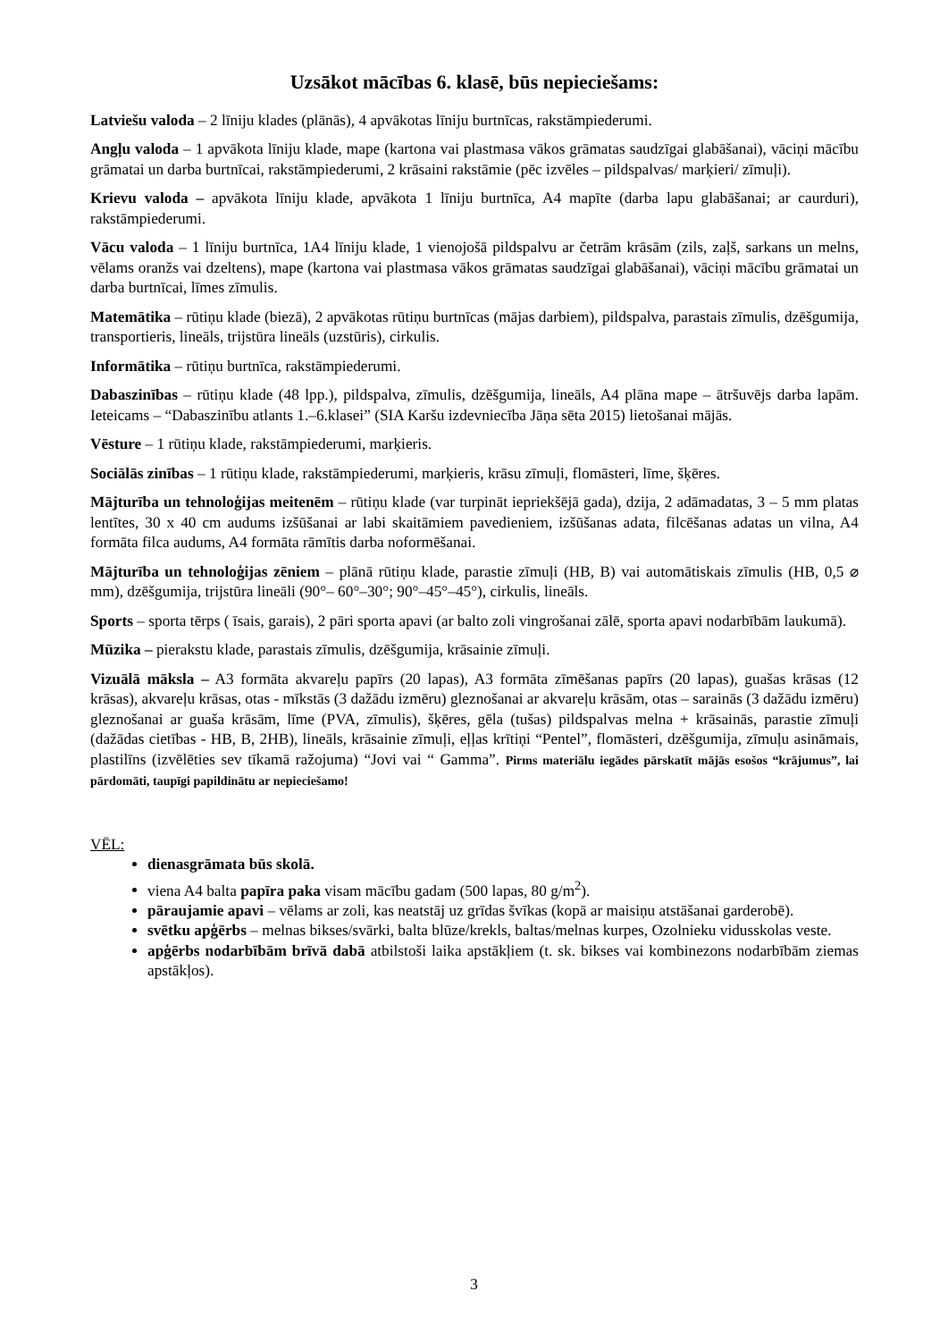Uzsākot mācības 6. klasē, būs nepieciešams:
Latviešu valoda – 2 līniju klades (plānās), 4 apvākotas līniju burtnīcas, rakstāmpiederumi.
Angļu valoda – 1 apvākota līniju klade, mape (kartona vai plastmasa vākos grāmatas saudzīgai glabāšanai), vāciņi mācību grāmatai un darba burtnīcai, rakstāmpiederumi, 2 krāsaini rakstāmie (pēc izvēles – pildspalvas/ marķieri/ zīmuļi).
Krievu valoda – apvākota līniju klade, apvākota 1 līniju burtnīca, A4 mapīte (darba lapu glabāšanai; ar caurduri), rakstāmpiederumi.
Vācu valoda – 1 līniju burtnīca, 1A4 līniju klade, 1 vienojošā pildspalvu ar četrām krāsām (zils, zaļš, sarkans un melns, vēlams oranžs vai dzeltens), mape (kartona vai plastmasa vākos grāmatas saudzīgai glabāšanai), vāciņi mācību grāmatai un darba burtnīcai, līmes zīmulis.
Matemātika – rūtiņu klade (biezā), 2 apvākotas rūtiņu burtnīcas (mājas darbiem), pildspalva, parastais zīmulis, dzēšgumija, transportieris, lineāls, trijstūra lineāls (uzstūris), cirkulis.
Informātika – rūtiņu burtnīca, rakstāmpiederumi.
Dabaszinības – rūtiņu klade (48 lpp.), pildspalva, zīmulis, dzēšgumija, lineāls, A4 plāna mape – ātršuvējs darba lapām. Ieteicams – “Dabaszinību atlants 1.–6.klasei” (SIA Karšu izdevniecība Jāņa sēta 2015) lietošanai mājās.
Vēsture – 1 rūtiņu klade, rakstāmpiederumi, marķieris.
Sociālās zinības – 1 rūtiņu klade, rakstāmpiederumi, marķieris, krāsu zīmuļi, flomāsteri, līme, šķēres.
Mājturība un tehnoloģijas meitenēm – rūtiņu klade (var turpināt iepriekšējā gada), dzija, 2 adāmadatas, 3 – 5 mm platas lentītes, 30 x 40 cm audums izšūšanai ar labi skaitāmiem pavedieniem, izšūšanas adata, filcēšanas adatas un vilna, A4 formāta filca audums, A4 formāta rāmītis darba noformēšanai.
Mājturība un tehnoloģijas zēniem – plānā rūtiņu klade, parastie zīmuļi (HB, B) vai automātiskais zīmulis (HB, 0,5 ⌀ mm), dzēšgumija, trijstūra lineāli (90°– 60°–30°; 90°–45°–45°), cirkulis, lineāls.
Sports – sporta tērps ( īsais, garais), 2 pāri sporta apavi (ar balto zoli vingrošanai zālē, sporta apavi nodarbībām laukumā).
Mūzika – pierakstu klade, parastais zīmulis, dzēšgumija, krāsainie zīmuļi.
Vizuālā māksla – A3 formāta akvareļu papīrs (20 lapas), A3 formāta zīmēšanas papīrs (20 lapas), guašas krāsas (12 krāsas), akvareļu krāsas, otas - mīkstās (3 dažādu izmēru) gleznošanai ar akvareļu krāsām, otas – sarainās (3 dažādu izmēru) gleznošanai ar guaša krāsām, līme (PVA, zīmulis), šķēres, gēla (tušas) pildspalvas melna + krāsainās, parastie zīmuļi (dažādas cietības - HB, B, 2HB), lineāls, krāsainie zīmuļi, eļļas krītiņi “Pentel”, flomāsteri, dzēšgumija, zīmuļu asināmais, plastilīns (izvēlēties sev tīkamā ražojuma) “Jovi vai “ Gamma”. Pirms materiālu iegādes pārskatīt mājās esošos “krājumus”, lai pārdomāti, taupīgi papildinātu ar nepieciešamo!
VĒL:
dienasgrāmata būs skolā.
viena A4 balta papīra paka visam mācību gadam (500 lapas, 80 g/m<sup>2</sup>).
pāraujamie apavi – vēlams ar zoli, kas neatstāj uz grīdas švīkas (kopā ar maisiņu atstāšanai garderobē).
svētku apģērbs – melnas bikses/svārki, balta blūze/krekls, baltas/melnas kurpes, Ozolnieku vidusskolas veste.
apģērbs nodarbībām brīvā dabā atbilstoši laika apstākļiem (t. sk. bikses vai kombinezons nodarbībām ziemas apstākļos).
3